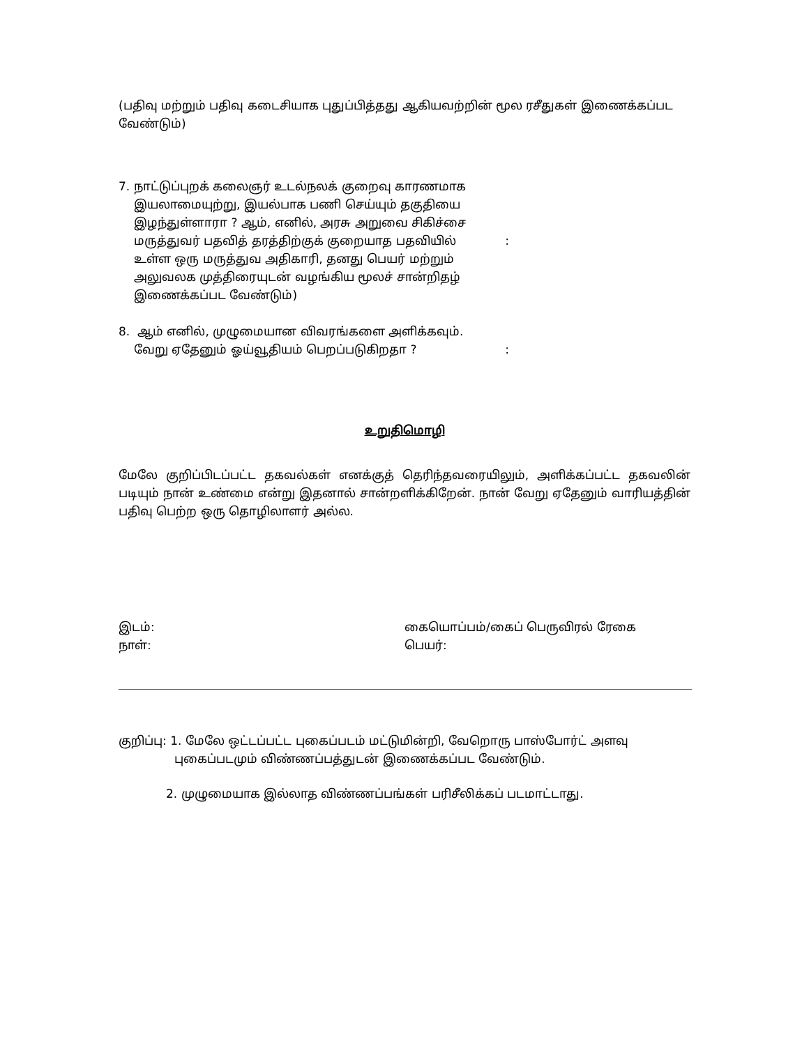(பதிவு மற்றும் பதிவு கடைசியாக புதுப்பித்தது ஆகியவற்றின் மூல ரசீதுகள் இணைக்கப்பட
வேண்டும்)
7. நாட்டுப்புறக் கலைஞர் உடல்நலக் குறைவு காரணமாக
இயலாமையுற்று, இயல்பாக பணி செய்யும் தகுதியை
இழந்துள்ளாரா ? ஆம், எனில், அரசு அறுவை சிகிச்சை
மருத்துவர் பதவித் தரத்திற்குக் குறையாத பதவியில்
உள்ள ஒரு மருத்துவ அதிகாரி, தனது பெயர் மற்றும்
அலுவலக முத்திரையுடன் வழங்கிய மூலச் சான்றிதழ்
இணைக்கப்பட வேண்டும்)
:
8. ஆம் எனில், முழுமையான விவரங்களை அளிக்கவும்.
வேறு ஏதேனும் ஓய்வூதியம் பெறப்படுகிறதா ?
:
உறுதிமொழி
மேலே குறிப்பிடப்பட்ட தகவல்கள் எனக்குத் தெரிந்தவரையிலும், அளிக்கப்பட்ட தகவலின் படியும் நான் உண்மை என்று இதனால் சான்றளிக்கிறேன். நான் வேறு ஏதேனும் வாரியத்தின் பதிவு பெற்ற ஒரு தொழிலாளர் அல்ல.
இடம்:
நாள்:
கையொப்பம்/கைப் பெருவிரல் ரேகை
பெயர்:
குறிப்பு: 1. மேலே ஒட்டப்பட்ட புகைப்படம் மட்டுமின்றி, வேறொரு பாஸ்போர்ட் அளவு
புகைப்படமும் விண்ணப்பத்துடன் இணைக்கப்பட வேண்டும்.
2. முழுமையாக இல்லாத விண்ணப்பங்கள் பரிசீலிக்கப் படமாட்டாது.